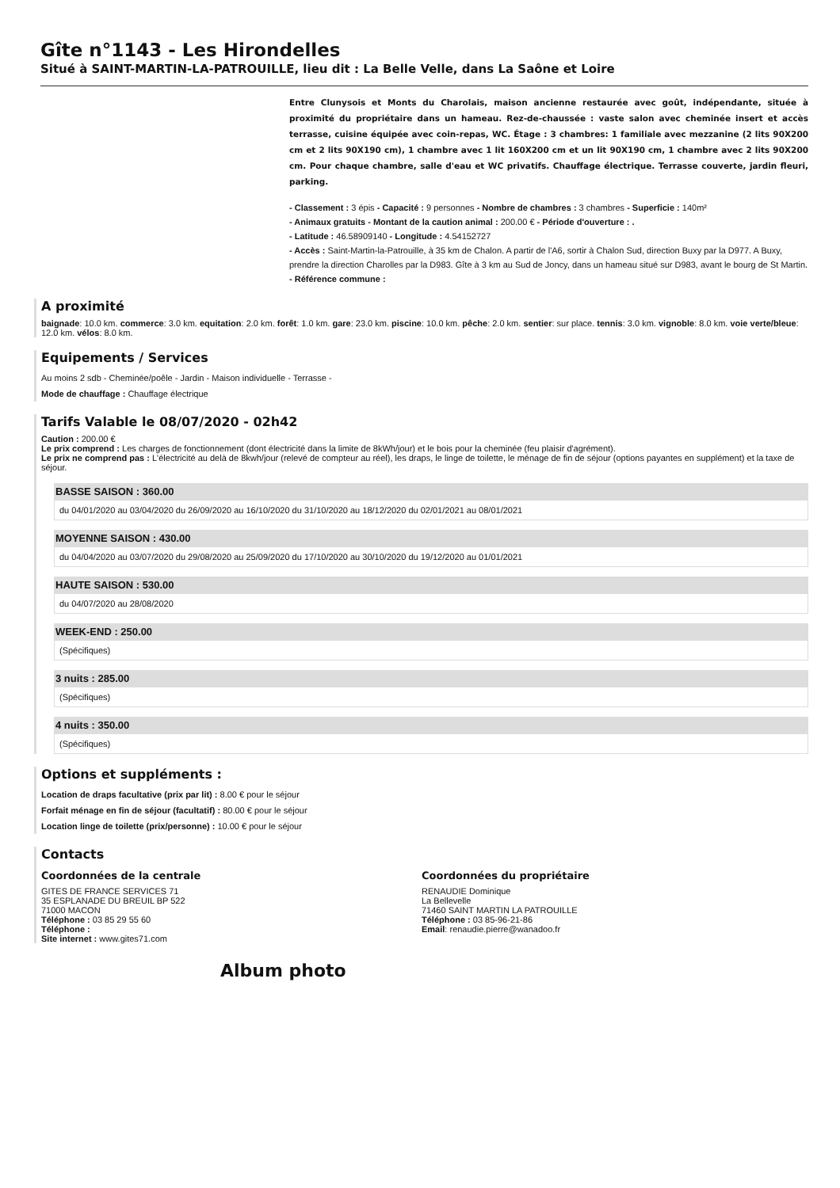Gîte n°1143 - Les Hirondelles
Situé à SAINT-MARTIN-LA-PATROUILLE, lieu dit : La Belle Velle, dans La Saône et Loire
Entre Clunysois et Monts du Charolais, maison ancienne restaurée avec goût, indépendante, située à proximité du propriétaire dans un hameau. Rez-de-chaussée : vaste salon avec cheminée insert et accès terrasse, cuisine équipée avec coin-repas, WC. Étage : 3 chambres: 1 familiale avec mezzanine (2 lits 90X200 cm et 2 lits 90X190 cm), 1 chambre avec 1 lit 160X200 cm et un lit 90X190 cm, 1 chambre avec 2 lits 90X200 cm. Pour chaque chambre, salle d'eau et WC privatifs. Chauffage électrique. Terrasse couverte, jardin fleuri, parking.
- Classement : 3 épis - Capacité : 9 personnes - Nombre de chambres : 3 chambres - Superficie : 140m²
- Animaux gratuits - Montant de la caution animal : 200.00 € - Période d'ouverture : .
- Latitude : 46.58909140 - Longitude : 4.54152727
- Accès : Saint-Martin-la-Patrouille, à 35 km de Chalon. A partir de l'A6, sortir à Chalon Sud, direction Buxy par la D977. A Buxy, prendre la direction Charolles par la D983. Gîte à 3 km au Sud de Joncy, dans un hameau situé sur D983, avant le bourg de St Martin.
- Référence commune :
A proximité
baignade: 10.0 km. commerce: 3.0 km. equitation: 2.0 km. forêt: 1.0 km. gare: 23.0 km. piscine: 10.0 km. pêche: 2.0 km. sentier: sur place. tennis: 3.0 km. vignoble: 8.0 km. voie verte/bleue: 12.0 km. vélos: 8.0 km.
Equipements / Services
Au moins 2 sdb - Cheminée/poêle - Jardin - Maison individuelle - Terrasse -
Mode de chauffage : Chauffage électrique
Tarifs Valable le 08/07/2020 - 02h42
Caution : 200.00 €
Le prix comprend : Les charges de fonctionnement (dont électricité dans la limite de 8kWh/jour) et le bois pour la cheminée (feu plaisir d'agrément).
Le prix ne comprend pas : L'électricité au delà de 8kwh/jour (relevé de compteur au réel), les draps, le linge de toilette, le ménage de fin de séjour (options payantes en supplément) et la taxe de séjour.
BASSE SAISON : 360.00
du 04/01/2020 au 03/04/2020 du 26/09/2020 au 16/10/2020 du 31/10/2020 au 18/12/2020 du 02/01/2021 au 08/01/2021
MOYENNE SAISON : 430.00
du 04/04/2020 au 03/07/2020 du 29/08/2020 au 25/09/2020 du 17/10/2020 au 30/10/2020 du 19/12/2020 au 01/01/2021
HAUTE SAISON : 530.00
du 04/07/2020 au 28/08/2020
WEEK-END : 250.00
(Spécifiques)
3 nuits : 285.00
(Spécifiques)
4 nuits : 350.00
(Spécifiques)
Options et suppléments :
Location de draps facultative (prix par lit) : 8.00 € pour le séjour
Forfait ménage en fin de séjour (facultatif) : 80.00 € pour le séjour
Location linge de toilette (prix/personne) : 10.00 € pour le séjour
Contacts
Coordonnées de la centrale
GITES DE FRANCE SERVICES 71
35 ESPLANADE DU BREUIL BP 522
71000 MACON
Téléphone : 03 85 29 55 60
Téléphone :
Site internet : www.gites71.com
Coordonnées du propriétaire
RENAUDIE Dominique
La Bellevelle
71460 SAINT MARTIN LA PATROUILLE
Téléphone : 03 85-96-21-86
Email: renaudie.pierre@wanadoo.fr
Album photo